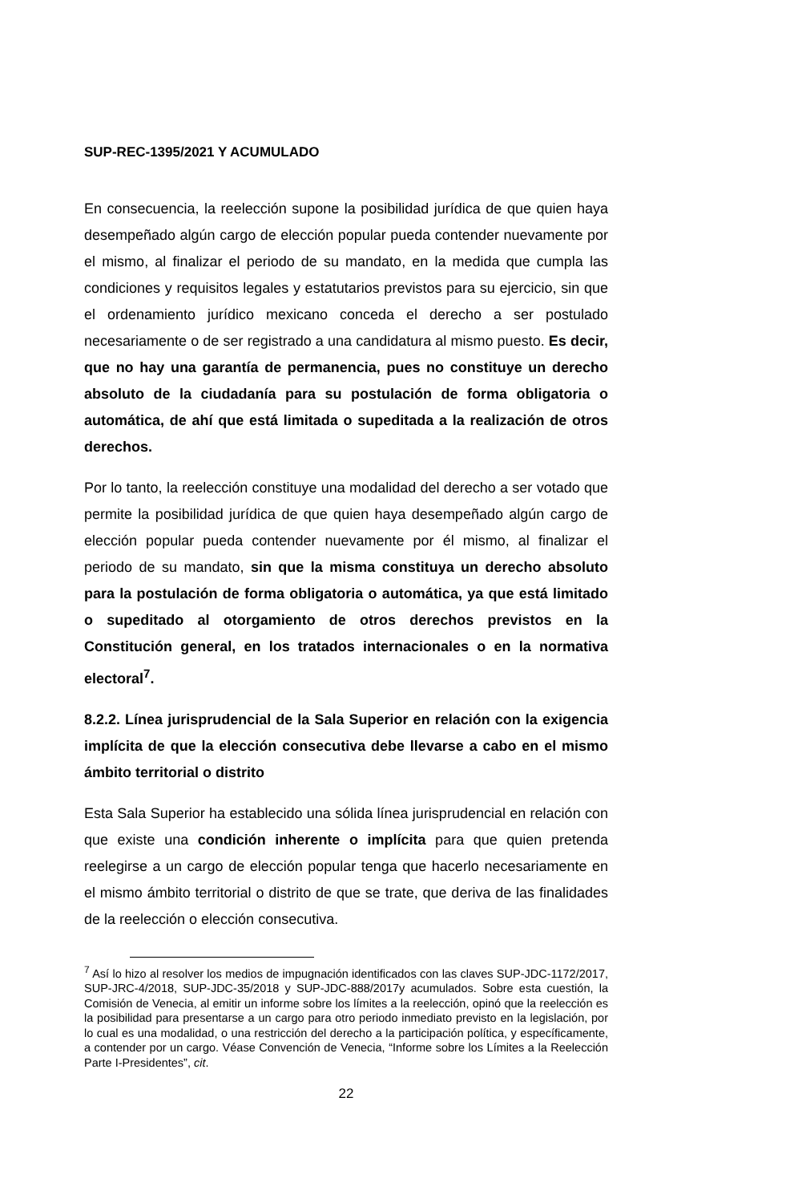SUP-REC-1395/2021 Y ACUMULADO
En consecuencia, la reelección supone la posibilidad jurídica de que quien haya desempeñado algún cargo de elección popular pueda contender nuevamente por el mismo, al finalizar el periodo de su mandato, en la medida que cumpla las condiciones y requisitos legales y estatutarios previstos para su ejercicio, sin que el ordenamiento jurídico mexicano conceda el derecho a ser postulado necesariamente o de ser registrado a una candidatura al mismo puesto. Es decir, que no hay una garantía de permanencia, pues no constituye un derecho absoluto de la ciudadanía para su postulación de forma obligatoria o automática, de ahí que está limitada o supeditada a la realización de otros derechos.
Por lo tanto, la reelección constituye una modalidad del derecho a ser votado que permite la posibilidad jurídica de que quien haya desempeñado algún cargo de elección popular pueda contender nuevamente por él mismo, al finalizar el periodo de su mandato, sin que la misma constituya un derecho absoluto para la postulación de forma obligatoria o automática, ya que está limitado o supeditado al otorgamiento de otros derechos previstos en la Constitución general, en los tratados internacionales o en la normativa electoral<sup>7</sup>.
8.2.2. Línea jurisprudencial de la Sala Superior en relación con la exigencia implícita de que la elección consecutiva debe llevarse a cabo en el mismo ámbito territorial o distrito
Esta Sala Superior ha establecido una sólida línea jurisprudencial en relación con que existe una condición inherente o implícita para que quien pretenda reelegirse a un cargo de elección popular tenga que hacerlo necesariamente en el mismo ámbito territorial o distrito de que se trate, que deriva de las finalidades de la reelección o elección consecutiva.
<sup>7</sup> Así lo hizo al resolver los medios de impugnación identificados con las claves SUP-JDC-1172/2017, SUP-JRC-4/2018, SUP-JDC-35/2018 y SUP-JDC-888/2017y acumulados. Sobre esta cuestión, la Comisión de Venecia, al emitir un informe sobre los límites a la reelección, opinó que la reelección es la posibilidad para presentarse a un cargo para otro periodo inmediato previsto en la legislación, por lo cual es una modalidad, o una restricción del derecho a la participación política, y específicamente, a contender por un cargo. Véase Convención de Venecia, “Informe sobre los Límites a la Reelección Parte I-Presidentes”, cit.
22